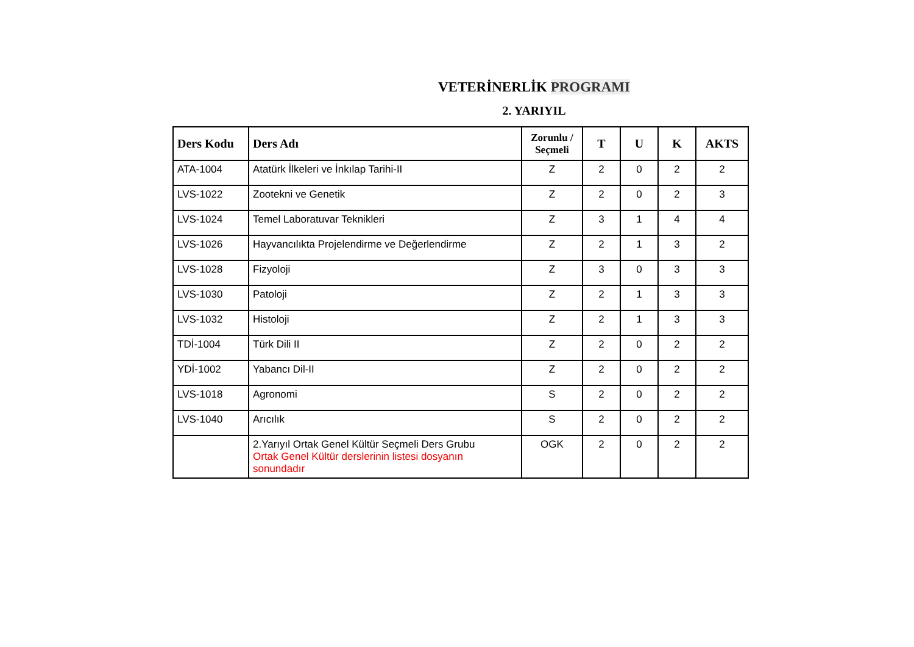VETERİNERLİK PROGRAMI
2. YARIYIL
| Ders Kodu | Ders Adı | Zorunlu / Seçmeli | T | U | K | AKTS |
| --- | --- | --- | --- | --- | --- | --- |
| ATA-1004 | Atatürk İlkeleri ve İnkılap Tarihi-II | Z | 2 | 0 | 2 | 2 |
| LVS-1022 | Zootekni ve Genetik | Z | 2 | 0 | 2 | 3 |
| LVS-1024 | Temel Laboratuvar Teknikleri | Z | 3 | 1 | 4 | 4 |
| LVS-1026 | Hayvancılıkta Projelendirme ve Değerlendirme | Z | 2 | 1 | 3 | 2 |
| LVS-1028 | Fizyoloji | Z | 3 | 0 | 3 | 3 |
| LVS-1030 | Patoloji | Z | 2 | 1 | 3 | 3 |
| LVS-1032 | Histoloji | Z | 2 | 1 | 3 | 3 |
| TDİ-1004 | Türk Dili II | Z | 2 | 0 | 2 | 2 |
| YDİ-1002 | Yabancı Dil-II | Z | 2 | 0 | 2 | 2 |
| LVS-1018 | Agronomi | S | 2 | 0 | 2 | 2 |
| LVS-1040 | Arıcılık | S | 2 | 0 | 2 | 2 |
| | 2.Yarıyıl Ortak Genel Kültür Seçmeli Ders Grubu Ortak Genel Kültür derslerinin listesi dosyanın sonundadır | OGK | 2 | 0 | 2 | 2 |